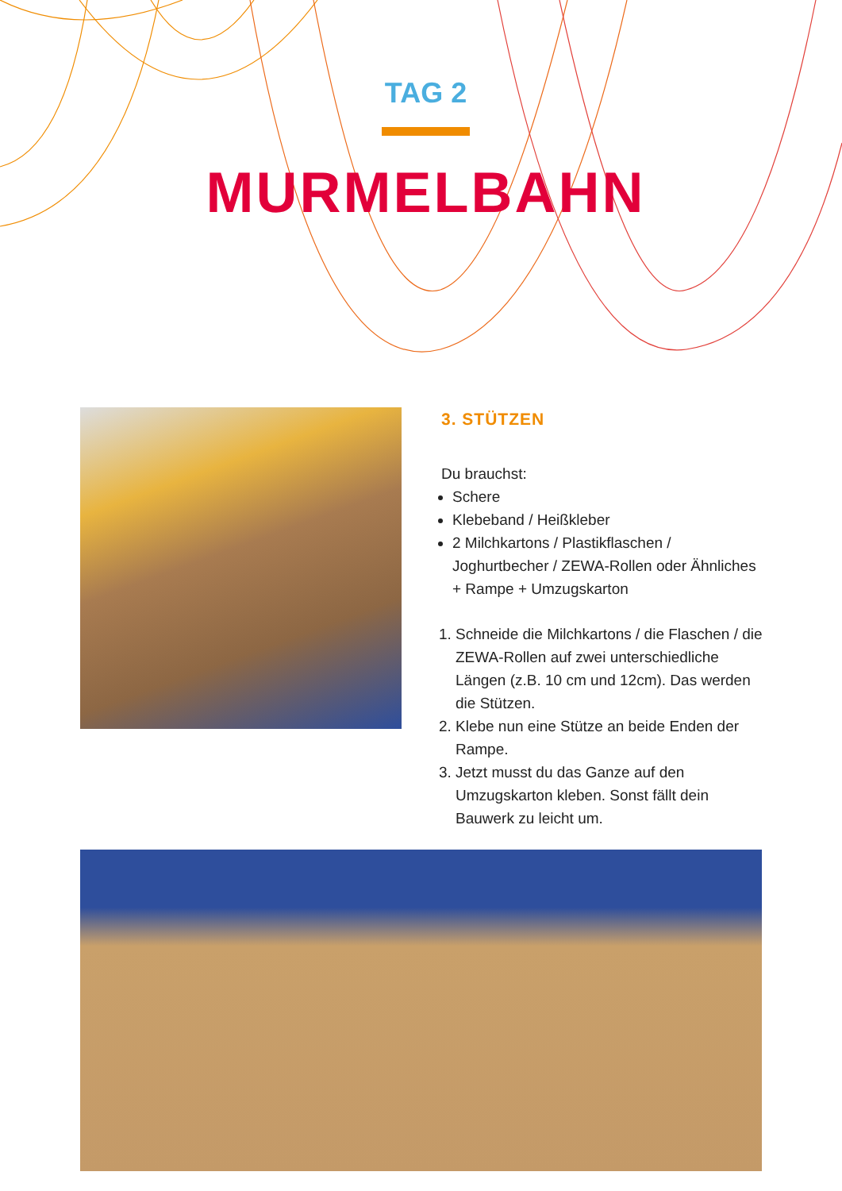TAG 2
MURMELBAHN
3. STÜTZEN
Du brauchst:
Schere
Klebeband / Heißkleber
2 Milchkartons / Plastikflaschen / Joghurtbecher / ZEWA-Rollen oder Ähnliches + Rampe + Umzugskarton
1. Schneide die Milchkartons / die Flaschen / die ZEWA-Rollen auf zwei unterschiedliche Längen (z.B. 10 cm und 12cm). Das werden die Stützen.
2. Klebe nun eine Stütze an beide Enden der Rampe.
3. Jetzt musst du das Ganze auf den Umzugskarton kleben. Sonst fällt dein Bauwerk zu leicht um.